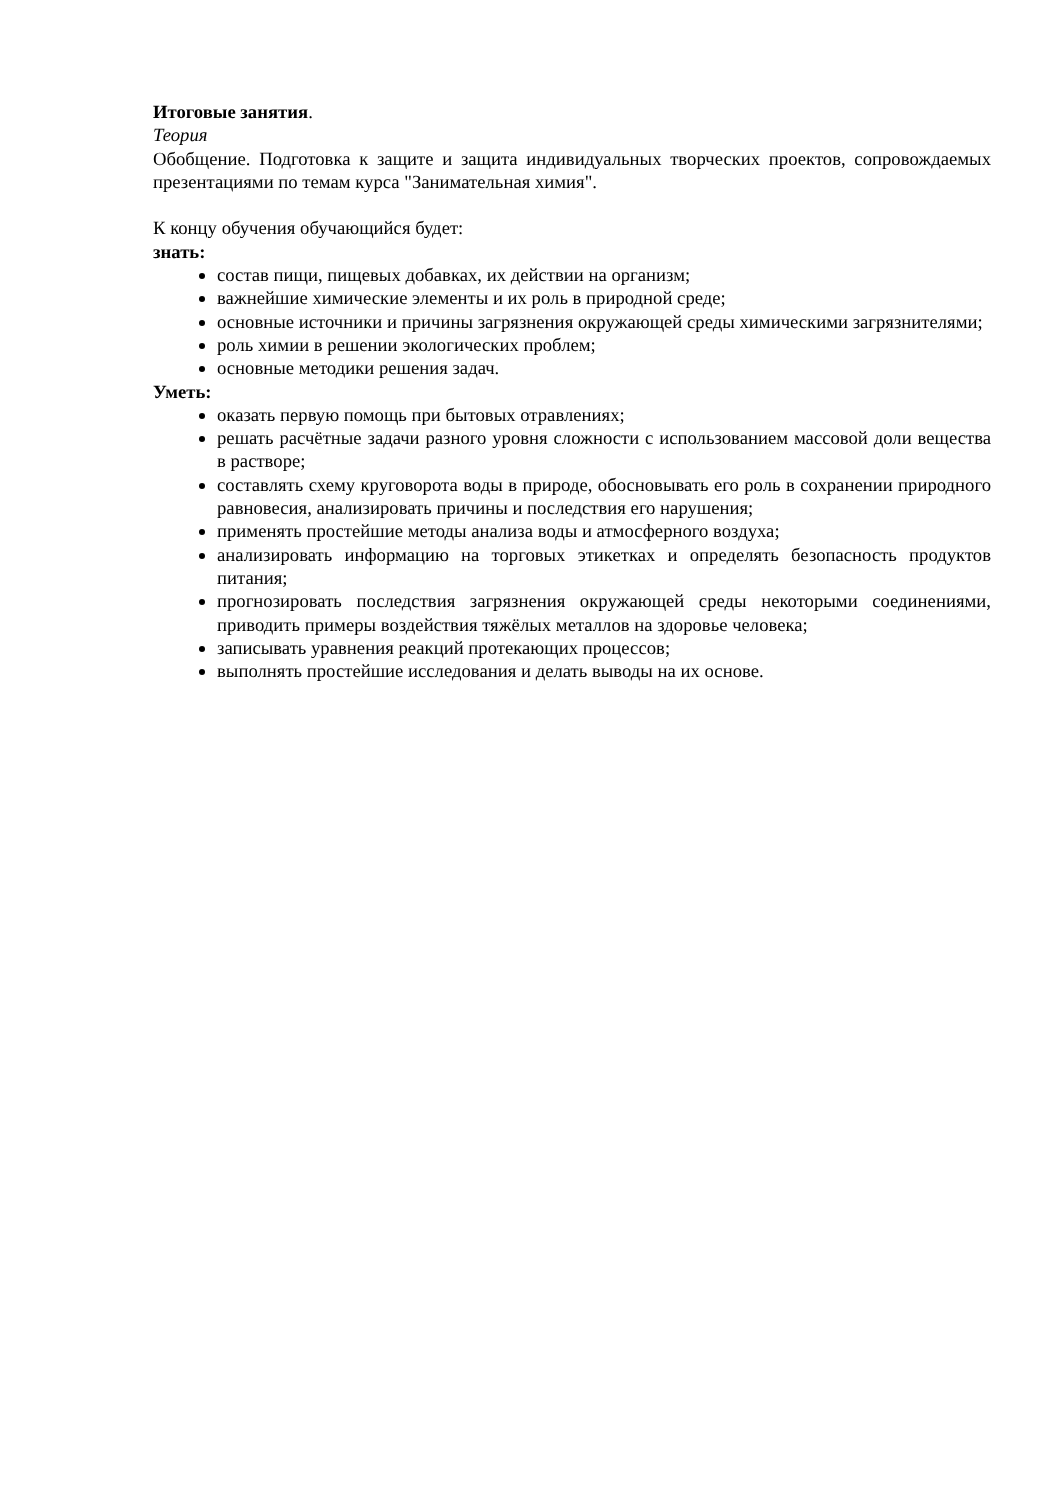Итоговые занятия.
Теория
Обобщение. Подготовка к защите и защита индивидуальных творческих проектов, сопровождаемых презентациями по темам курса "Занимательная химия".
К концу обучения обучающийся будет:
знать:
состав пищи, пищевых добавках, их действии на организм;
важнейшие химические элементы и их роль в природной среде;
основные источники и причины загрязнения окружающей среды химическими загрязнителями;
роль химии в решении экологических проблем;
основные методики решения задач.
Уметь:
оказать первую помощь при бытовых отравлениях;
решать расчётные задачи разного уровня сложности с использованием массовой доли вещества в растворе;
составлять схему круговорота воды в природе, обосновывать его роль в сохранении природного равновесия, анализировать причины и последствия его нарушения;
применять простейшие методы анализа воды и атмосферного воздуха;
анализировать информацию на торговых этикетках и определять безопасность продуктов питания;
прогнозировать последствия загрязнения окружающей среды некоторыми соединениями, приводить примеры воздействия тяжёлых металлов на здоровье человека;
записывать уравнения реакций протекающих процессов;
выполнять простейшие исследования и делать выводы на их основе.